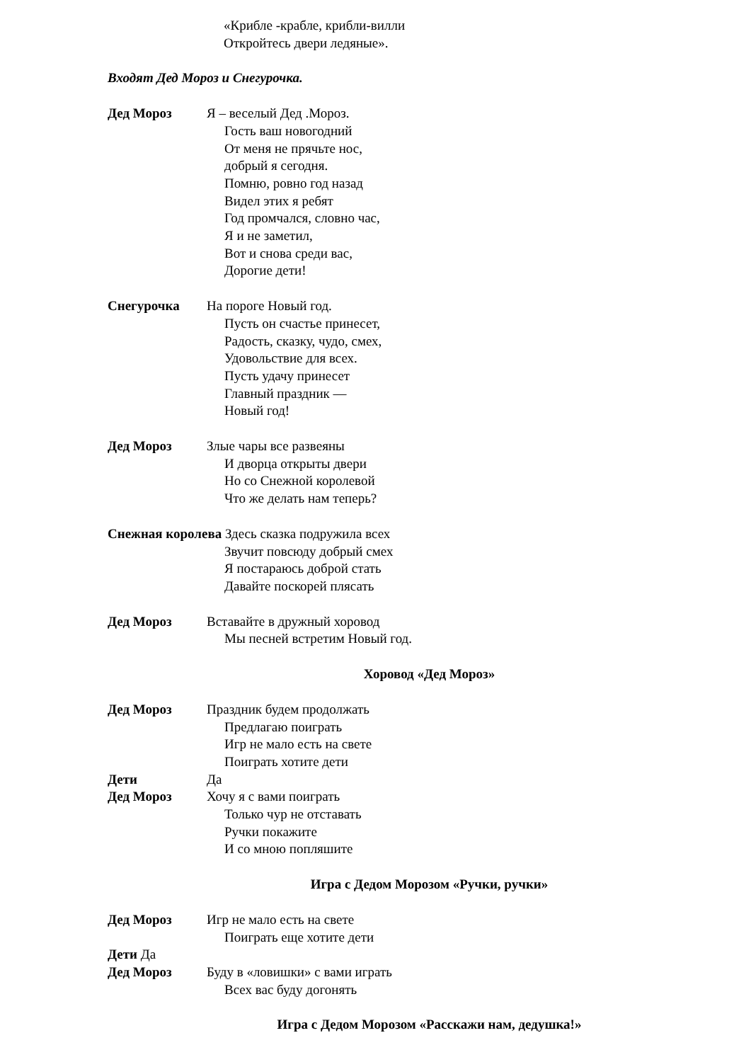«Крибле -крабле, крибли-вилли
Откройтесь двери ледяные».
Входят Дед Мороз и Снегурочка.
Дед Мороз Я – веселый Дед .Мороз.
Гость ваш новогодний
От меня не прячьте нос,
добрый я сегодня.
Помню, ровно год назад
Видел этих я ребят
Год промчался, словно час,
Я и не заметил,
Вот и снова среди вас,
Дорогие дети!
Снегурочка На пороге Новый год.
Пусть он счастье принесет,
Радость, сказку, чудо, смех,
Удовольствие для всех.
Пусть удачу принесет
Главный праздник —
Новый год!
Дед Мороз Злые чары все развеяны
И дворца открыты двери
Но со Снежной королевой
Что же делать нам теперь?
Снежная королева Здесь сказка подружила всех
Звучит повсюду добрый смех
Я постараюсь доброй стать
Давайте поскорей плясать
Дед Мороз Вставайте в дружный хоровод
Мы песней встретим Новый год.
Хоровод «Дед Мороз»
Дед Мороз Праздник будем продолжать
Предлагаю поиграть
Игр не мало есть на свете
Поиграть хотите дети
Дети Да
Дед Мороз Хочу я с вами поиграть
Только чур не отставать
Ручки покажите
И со мною попляшите
Игра с Дедом Морозом «Ручки, ручки»
Дед Мороз Игр не мало есть на свете
Поиграть еще хотите дети
Дети Да
Дед Мороз Буду в «ловишки» с вами играть
Всех вас буду догонять
Игра с Дедом Морозом «Расскажи нам, дедушка!»